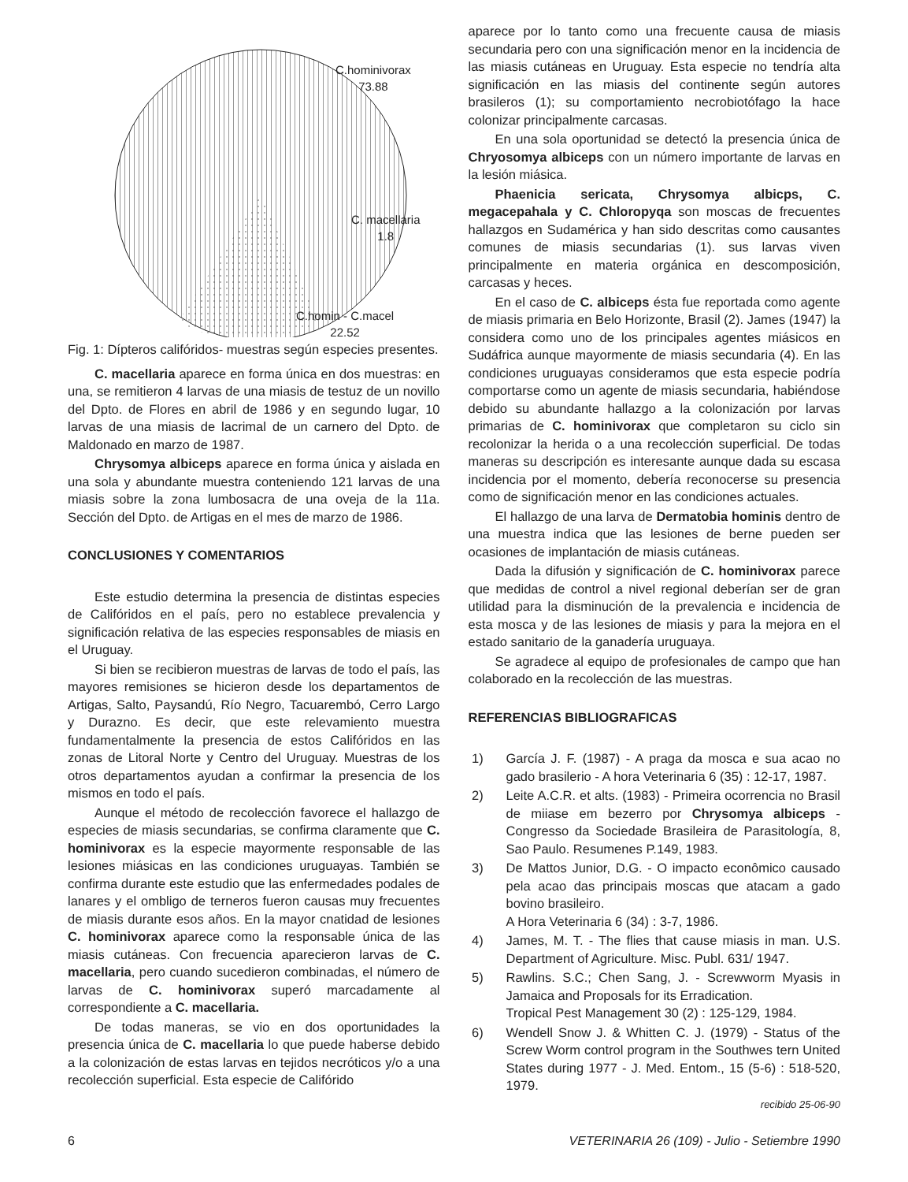C.hominivorax
73.88
C. macellaria
1.8
C.homin - C.macel
22.52
Fig. 1: Dípteros califóridos- muestras según especies presentes.
C. macellaria aparece en forma única en dos muestras: en una, se remitieron 4 larvas de una miasis de testuz de un novillo del Dpto. de Flores en abril de 1986 y en segundo lugar, 10 larvas de una miasis de lacrimal de un carnero del Dpto. de Maldonado en marzo de 1987.
Chrysomya albiceps aparece en forma única y aislada en una sola y abundante muestra conteniendo 121 larvas de una miasis sobre la zona lumbosacra de una oveja de la 11a. Sección del Dpto. de Artigas en el mes de marzo de 1986.
CONCLUSIONES Y COMENTARIOS
Este estudio determina la presencia de distintas especies de Califóridos en el país, pero no establece prevalencia y significación relativa de las especies responsables de miasis en el Uruguay.
Si bien se recibieron muestras de larvas de todo el país, las mayores remisiones se hicieron desde los departamentos de Artigas, Salto, Paysandú, Río Negro, Tacuarembó, Cerro Largo y Durazno. Es decir, que este relevamiento muestra fundamentalmente la presencia de estos Califóridos en las zonas de Litoral Norte y Centro del Uruguay. Muestras de los otros departamentos ayudan a confirmar la presencia de los mismos en todo el país.
Aunque el método de recolección favorece el hallazgo de especies de miasis secundarias, se confirma claramente que C. hominivorax es la especie mayormente responsable de las lesiones miásicas en las condiciones uruguayas. También se confirma durante este estudio que las enfermedades podales de lanares y el ombligo de terneros fueron causas muy frecuentes de miasis durante esos años. En la mayor cnatidad de lesiones C. hominivorax aparece como la responsable única de las miasis cutáneas. Con frecuencia aparecieron larvas de C. macellaria, pero cuando sucedieron combinadas, el número de larvas de C. hominivorax superó marcadamente al correspondiente a C. macellaria.
De todas maneras, se vio en dos oportunidades la presencia única de C. macellaria lo que puede haberse debido a la colonización de estas larvas en tejidos necróticos y/o a una recolección superficial. Esta especie de Califórido
aparece por lo tanto como una frecuente causa de miasis secundaria pero con una significación menor en la incidencia de las miasis cutáneas en Uruguay. Esta especie no tendría alta significación en las miasis del continente según autores brasileros (1); su comportamiento necrobiotófago la hace colonizar principalmente carcasas.
En una sola oportunidad se detectó la presencia única de Chryosomya albiceps con un número importante de larvas en la lesión miásica.
Phaenicia sericata, Chrysomya albicps, C. megacepahala y C. Chloropyqa son moscas de frecuentes hallazgos en Sudamérica y han sido descritas como causantes comunes de miasis secundarias (1). sus larvas viven principalmente en materia orgánica en descomposición, carcasas y heces.
En el caso de C. albiceps ésta fue reportada como agente de miasis primaria en Belo Horizonte, Brasil (2). James (1947) la considera como uno de los principales agentes miásicos en Sudáfrica aunque mayormente de miasis secundaria (4). En las condiciones uruguayas consideramos que esta especie podría comportarse como un agente de miasis secundaria, habiéndose debido su abundante hallazgo a la colonización por larvas primarias de C. hominivorax que completaron su ciclo sin recolonizar la herida o a una recolección superficial. De todas maneras su descripción es interesante aunque dada su escasa incidencia por el momento, debería reconocerse su presencia como de significación menor en las condiciones actuales.
El hallazgo de una larva de Dermatobia hominis dentro de una muestra indica que las lesiones de berne pueden ser ocasiones de implantación de miasis cutáneas.
Dada la difusión y significación de C. hominivorax parece que medidas de control a nivel regional deberían ser de gran utilidad para la disminución de la prevalencia e incidencia de esta mosca y de las lesiones de miasis y para la mejora en el estado sanitario de la ganadería uruguaya.
Se agradece al equipo de profesionales de campo que han colaborado en la recolección de las muestras.
REFERENCIAS BIBLIOGRAFICAS
1) García J. F. (1987) - A praga da mosca e sua acao no gado brasilerio - A hora Veterinaria 6 (35) : 12-17, 1987.
2) Leite A.C.R. et alts. (1983) - Primeira ocorrencia no Brasil de miiase em bezerro por Chrysomya albiceps - Congresso da Sociedade Brasileira de Parasitología, 8, Sao Paulo. Resumenes P.149, 1983.
3) De Mattos Junior, D.G. - O impacto econômico causado pela acao das principais moscas que atacam a gado bovino brasileiro.
A Hora Veterinaria 6 (34) : 3-7, 1986.
4) James, M. T. - The flies that cause miasis in man. U.S. Department of Agriculture. Misc. Publ. 631/ 1947.
5) Rawlins. S.C.; Chen Sang, J. - Screwworm Myasis in Jamaica and Proposals for its Erradication.
Tropical Pest Management 30 (2) : 125-129, 1984.
6) Wendell Snow J. & Whitten C. J. (1979) - Status of the Screw Worm control program in the Southwes tern United States during 1977 - J. Med. Entom., 15 (5-6) : 518-520, 1979.
recibido 25-06-90
6 VETERINARIA 26 (109) - Julio - Setiembre 1990